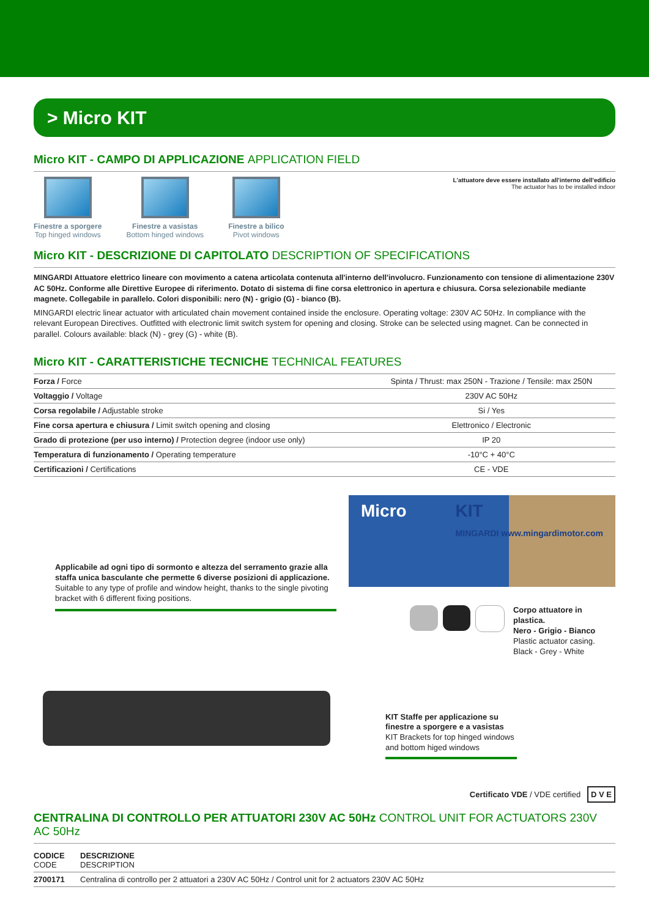> Micro KIT
Micro KIT - CAMPO DI APPLICAZIONE APPLICATION FIELD
Finestre a sporgere
Top hinged windows
Finestre a vasistas
Bottom hinged windows
Finestre a bilico
Pivot windows
L'attuatore deve essere installato all'interno dell'edificio
The actuator has to be installed indoor
Micro KIT - DESCRIZIONE DI CAPITOLATO DESCRIPTION OF SPECIFICATIONS
MINGARDI Attuatore elettrico lineare con movimento a catena articolata contenuta all'interno dell'involucro. Funzionamento con tensione di alimentazione 230V AC 50Hz. Conforme alle Direttive Europee di riferimento. Dotato di sistema di fine corsa elettronico in apertura e chiusura. Corsa selezionabile mediante magnete. Collegabile in parallelo. Colori disponibili: nero (N) - grigio (G) - bianco (B).
MINGARDI electric linear actuator with articulated chain movement contained inside the enclosure. Operating voltage: 230V AC 50Hz. In compliance with the relevant European Directives. Outfitted with electronic limit switch system for opening and closing. Stroke can be selected using magnet. Can be connected in parallel. Colours available: black (N) - grey (G) - white (B).
Micro KIT - CARATTERISTICHE TECNICHE TECHNICAL FEATURES
| Forza / Force | Spinta / Thrust: max 250N - Trazione / Tensile: max 250N |
| Voltaggio / Voltage | 230V AC 50Hz |
| Corsa regolabile / Adjustable stroke | Si / Yes |
| Fine corsa apertura e chiusura / Limit switch opening and closing | Elettronico / Electronic |
| Grado di protezione (per uso interno) / Protection degree (indoor use only) | IP 20 |
| Temperatura di funzionamento / Operating temperature | -10°C + 40°C |
| Certificazioni / Certifications | CE - VDE |
Applicabile ad ogni tipo di sormonto e altezza del serramento grazie alla staffa unica basculante che permette 6 diverse posizioni di applicazione.
Suitable to any type of profile and window height, thanks to the single pivoting bracket with 6 different fixing positions.
Micro KIT
MINGARDI www.mingardimotor.com
Corpo attuatore in plastica.
Nero - Grigio - Bianco
Plastic actuator casing.
Black - Grey - White
KIT Staffe per applicazione su finestre a sporgere e a vasistas
KIT Brackets for top hinged windows and bottom higed windows
Certificato VDE / VDE certified D V E
CENTRALINA DI CONTROLLO PER ATTUATORI 230V AC 50Hz CONTROL UNIT FOR ACTUATORS 230V AC 50Hz
| CODICE CODE | DESCRIZIONE DESCRIPTION |
| --- | --- |
| 2700171 | Centralina di controllo per 2 attuatori a 230V AC 50Hz / Control unit for 2 actuators 230V AC 50Hz |